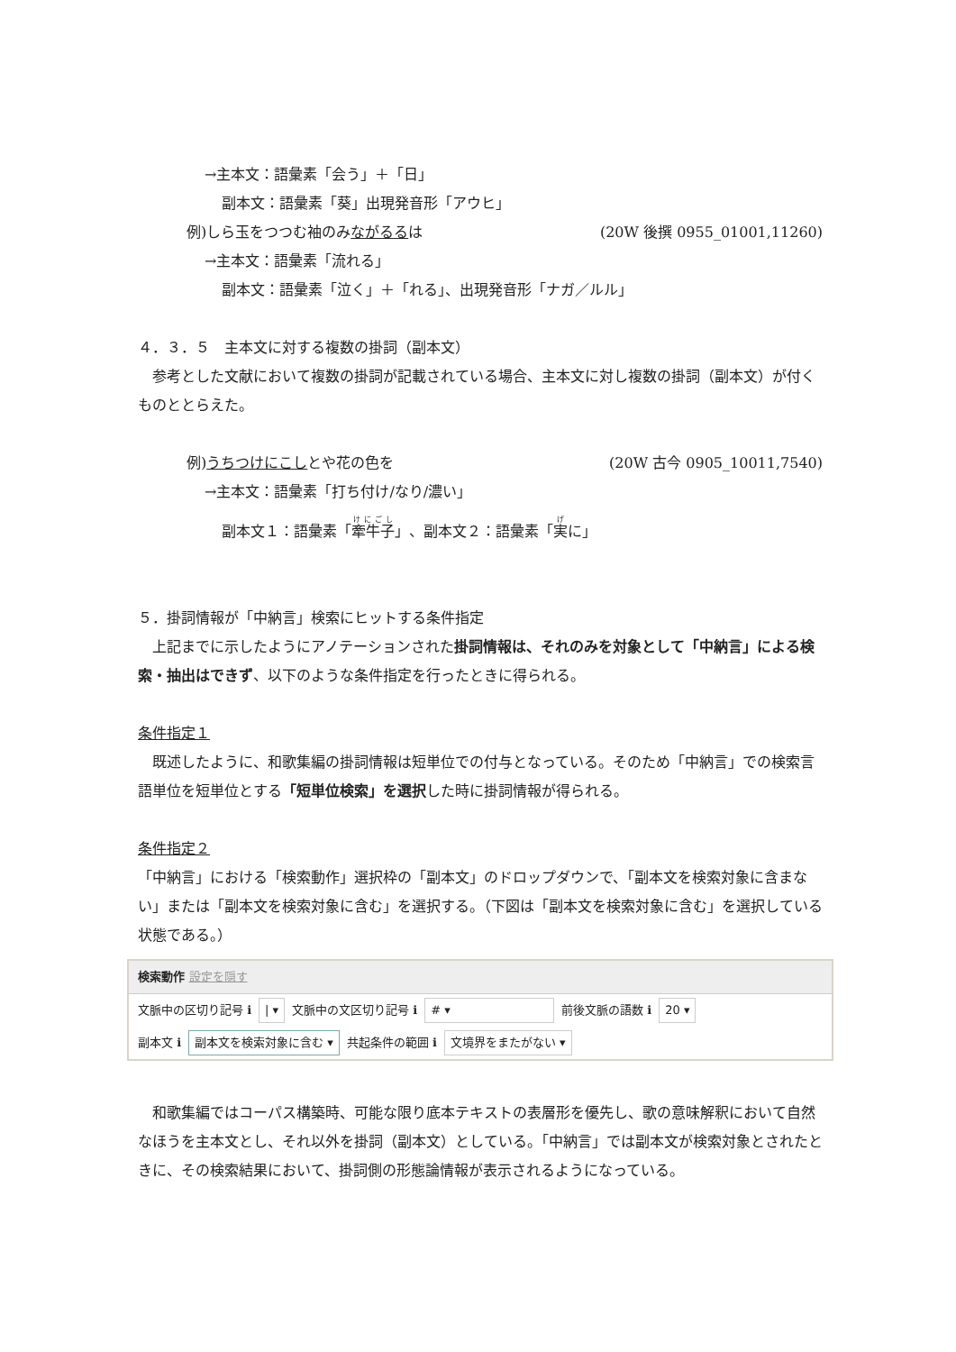→主本文：語彙素「会う」＋「日」
副本文：語彙素「葵」出現発音形「アウヒ」
例)しら玉をつつむ袖のみながるるは (20W 後撰 0955_01001,11260)
→主本文：語彙素「流れる」
副本文：語彙素「泣く」＋「れる」、出現発音形「ナガ／ルル」
４．３．５　主本文に対する複数の掛詞（副本文）
　参考とした文献において複数の掛詞が記載されている場合、主本文に対し複数の掛詞（副本文）が付くものととらえた。
例)うちつけにこしとや花の色を (20W 古今 0905_10011,7540)
→主本文：語彙素「打ち付け/なり/濃い」
副本文１：語彙素「牽牛子」、副本文２：語彙素「実に」
５．掛詞情報が「中納言」検索にヒットする条件指定
　上記までに示したようにアノテーションされた掛詞情報は、それのみを対象として「中納言」による検索・抽出はできず、以下のような条件指定を行ったときに得られる。
条件指定１
　既述したように、和歌集編の掛詞情報は短単位での付与となっている。そのため「中納言」での検索言語単位を短単位とする「短単位検索」を選択した時に掛詞情報が得られる。
条件指定２
「中納言」における「検索動作」選択枠の「副本文」のドロップダウンで、「副本文を検索対象に含まない」または「副本文を検索対象に含む」を選択する。（下図は「副本文を検索対象に含む」を選択している状態である。）
検索動作 設定を隠す
文脈中の区切り記号 ℹ | ▾ 文脈中の文区切り記号 ℹ # ▾ 前後文脈の語数 ℹ 20 ▾
副本文 ℹ 副本文を検索対象に含む ▾ 共起条件の範囲 ℹ 文境界をまたがない ▾
　和歌集編ではコーパス構築時、可能な限り底本テキストの表層形を優先し、歌の意味解釈において自然なほうを主本文とし、それ以外を掛詞（副本文）としている。「中納言」では副本文が検索対象とされたときに、その検索結果において、掛詞側の形態論情報が表示されるようになっている。